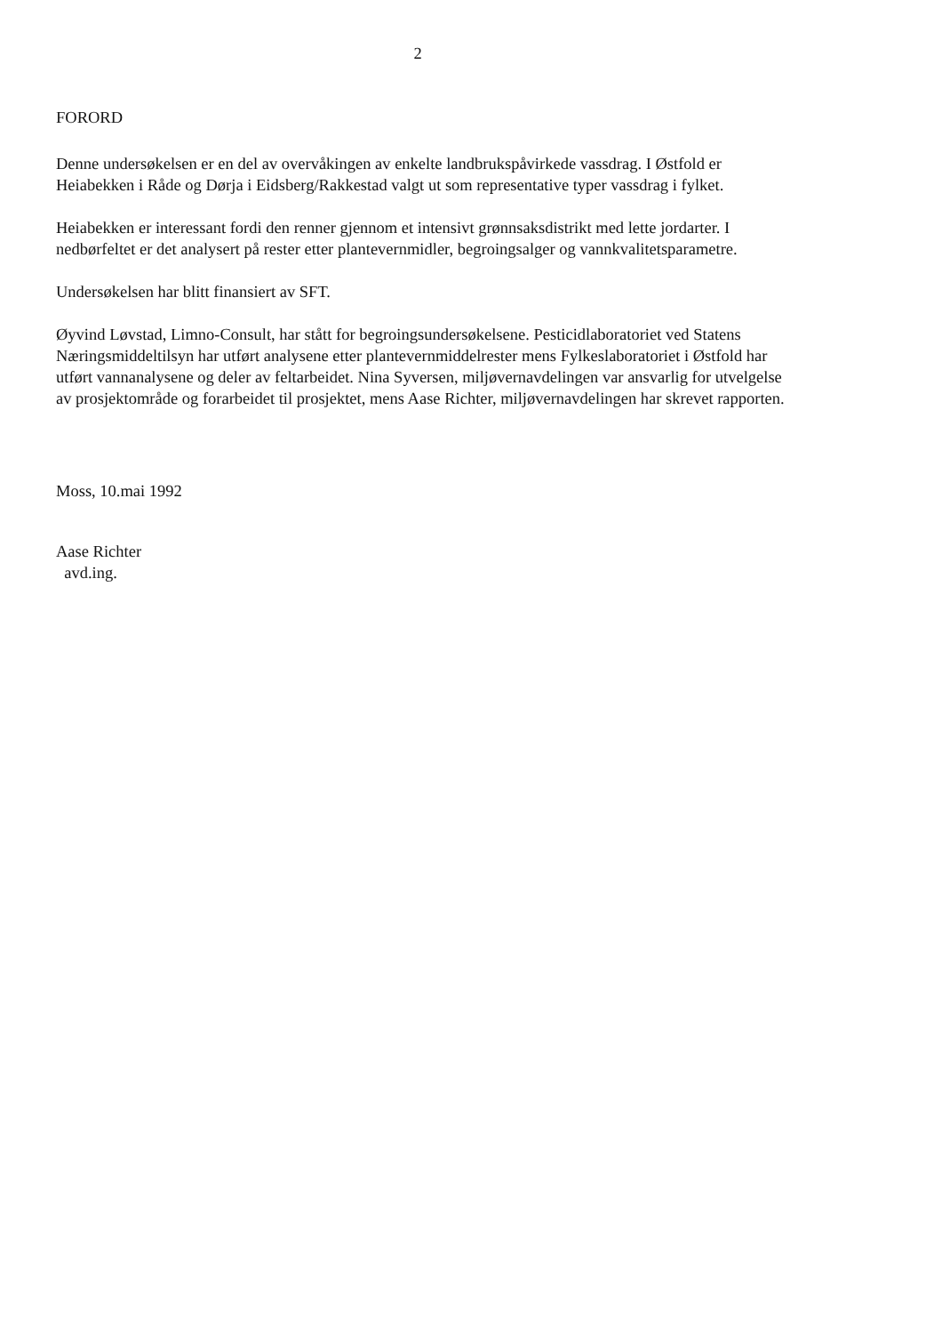2
FORORD
Denne undersøkelsen er en del av overvåkingen av enkelte landbrukspåvirkede vassdrag. I Østfold er Heiabekken i Råde og Dørja i Eidsberg/Rakkestad valgt ut som representative typer vassdrag i fylket.
Heiabekken er interessant fordi den renner gjennom et intensivt grønnsaksdistrikt med lette jordarter. I nedbørfeltet er det analysert på rester etter plantevernmidler, begroingsalger og vannkvalitetsparametre.
Undersøkelsen har blitt finansiert av SFT.
Øyvind Løvstad, Limno-Consult, har stått for begroingsundersøkelsene. Pesticidlaboratoriet ved Statens Næringsmiddeltilsyn har utført analysene etter plantevernmiddelrester mens Fylkeslaboratoriet i Østfold har utført vannanalysene og deler av feltarbeidet. Nina Syversen, miljøvernavdelingen var ansvarlig for utvelgelse av prosjektområde og forarbeidet til prosjektet, mens Aase Richter, miljøvernavdelingen har skrevet rapporten.
Moss, 10.mai 1992
Aase Richter
avd.ing.